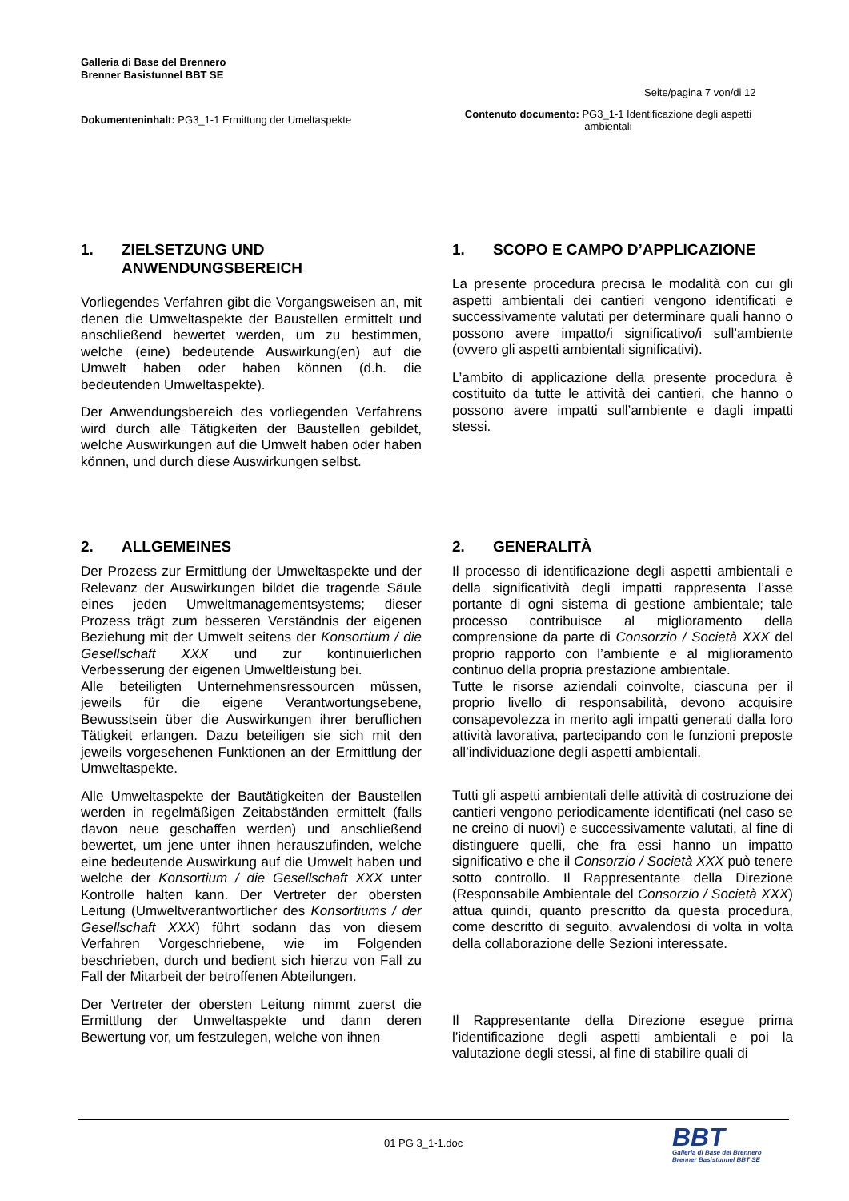Galleria di Base del Brennero
Brenner Basistunnel BBT SE
Seite/pagina 7 von/di 12
Dokumenteninhalt: PG3_1-1 Ermittung der Umeltaspekte
Contenuto documento: PG3_1-1 Identificazione degli aspetti ambientali
1. ZIELSETZUNG UND ANWENDUNGSBEREICH
Vorliegendes Verfahren gibt die Vorgangsweisen an, mit denen die Umweltaspekte der Baustellen ermittelt und anschließend bewertet werden, um zu bestimmen, welche (eine) bedeutende Auswirkung(en) auf die Umwelt haben oder haben können (d.h. die bedeutenden Umweltaspekte).
Der Anwendungsbereich des vorliegenden Verfahrens wird durch alle Tätigkeiten der Baustellen gebildet, welche Auswirkungen auf die Umwelt haben oder haben können, und durch diese Auswirkungen selbst.
1. SCOPO E CAMPO D’APPLICAZIONE
La presente procedura precisa le modalità con cui gli aspetti ambientali dei cantieri vengono identificati e successivamente valutati per determinare quali hanno o possono avere impatto/i significativo/i sull’ambiente (ovvero gli aspetti ambientali significativi).
L’ambito di applicazione della presente procedura è costituito da tutte le attività dei cantieri, che hanno o possono avere impatti sull’ambiente e dagli impatti stessi.
2. ALLGEMEINES
Der Prozess zur Ermittlung der Umweltaspekte und der Relevanz der Auswirkungen bildet die tragende Säule eines jeden Umweltmanagementsystems; dieser Prozess trägt zum besseren Verständnis der eigenen Beziehung mit der Umwelt seitens der Konsortium / die Gesellschaft XXX und zur kontinuierlichen Verbesserung der eigenen Umweltleistung bei.
Alle beteiligten Unternehmensressourcen müssen, jeweils für die eigene Verantwortungsebene, Bewusstsein über die Auswirkungen ihrer beruflichen Tätigkeit erlangen. Dazu beteiligen sie sich mit den jeweils vorgesehenen Funktionen an der Ermittlung der Umweltaspekte.
Alle Umweltaspekte der Bautätigkeiten der Baustellen werden in regelmäßigen Zeitabständen ermittelt (falls davon neue geschaffen werden) und anschließend bewertet, um jene unter ihnen herauszufinden, welche eine bedeutende Auswirkung auf die Umwelt haben und welche der Konsortium / die Gesellschaft XXX unter Kontrolle halten kann. Der Vertreter der obersten Leitung (Umweltverantwortlicher des Konsortiums / der Gesellschaft XXX) führt sodann das von diesem Verfahren Vorgeschriebene, wie im Folgenden beschrieben, durch und bedient sich hierzu von Fall zu Fall der Mitarbeit der betroffenen Abteilungen.
Der Vertreter der obersten Leitung nimmt zuerst die Ermittlung der Umweltaspekte und dann deren Bewertung vor, um festzulegen, welche von ihnen
2. GENERALITÀ
Il processo di identificazione degli aspetti ambientali e della significatività degli impatti rappresenta l’asse portante di ogni sistema di gestione ambientale; tale processo contribuisce al miglioramento della comprensione da parte di Consorzio / Società XXX del proprio rapporto con l’ambiente e al miglioramento continuo della propria prestazione ambientale.
Tutte le risorse aziendali coinvolte, ciascuna per il proprio livello di responsabilità, devono acquisire consapevolezza in merito agli impatti generati dalla loro attività lavorativa, partecipando con le funzioni preposte all’individuazione degli aspetti ambientali.
Tutti gli aspetti ambientali delle attività di costruzione dei cantieri vengono periodicamente identificati (nel caso se ne creino di nuovi) e successivamente valutati, al fine di distinguere quelli, che fra essi hanno un impatto significativo e che il Consorzio / Società XXX può tenere sotto controllo. Il Rappresentante della Direzione (Responsabile Ambientale del Consorzio / Società XXX) attua quindi, quanto prescritto da questa procedura, come descritto di seguito, avvalendosi di volta in volta della collaborazione delle Sezioni interessate.
Il Rappresentante della Direzione esegue prima l’identificazione degli aspetti ambientali e poi la valutazione degli stessi, al fine di stabilire quali di
01 PG 3_1-1.doc
BBT
Galleria di Base del Brennero
Brenner Basistunnel BBT SE